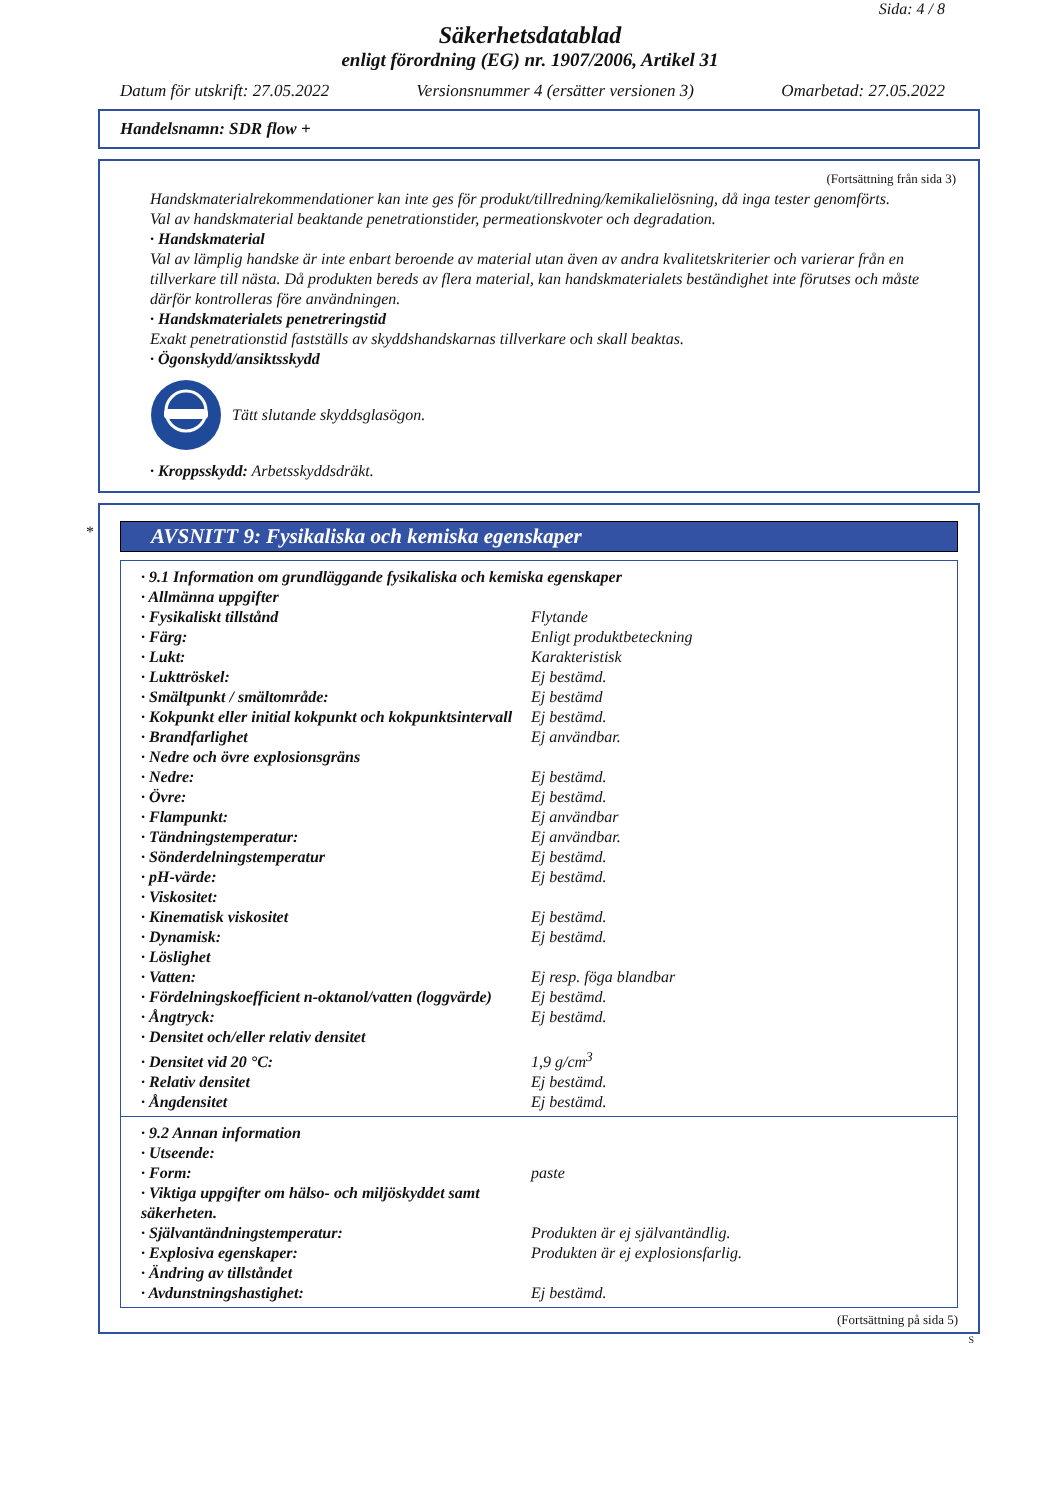Sida: 4 / 8
Säkerhetsdatablad
enligt förordning (EG) nr. 1907/2006, Artikel 31
Datum för utskrift: 27.05.2022 Versionsnummer 4 (ersätter versionen 3) Omarbetad: 27.05.2022
Handelsnamn: SDR flow +
(Fortsättning från sida 3)
Handskmaterialrekommendationer kan inte ges för produkt/tillredning/kemikalielösning, då inga tester genomförts.
Val av handskmaterial beaktande penetrationstider, permeationskvoter och degradation.
· Handskmaterial
Val av lämplig handske är inte enbart beroende av material utan även av andra kvalitetskriterier och varierar från en tillverkare till nästa. Då produkten bereds av flera material, kan handskmaterialets beständighet inte förutses och måste därför kontrolleras före användningen.
· Handskmaterialets penetreringstid
Exakt penetrationstid fastställs av skyddshandskarnas tillverkare och skall beaktas.
· Ögonskydd/ansiktsskydd
Tätt slutande skyddsglasögon.
· Kroppsskydd: Arbetsskyddsdräkt.
*
AVSNITT 9: Fysikaliska och kemiska egenskaper
| · 9.1 Information om grundläggande fysikaliska och kemiska egenskaper | |
| · Allmänna uppgifter | |
| · Fysikaliskt tillstånd | Flytande |
| · Färg: | Enligt produktbeteckning |
| · Lukt: | Karakteristisk |
| · Lukttröskel: | Ej bestämd. |
| · Smältpunkt / smältområde: | Ej bestämd |
| · Kokpunkt eller initial kokpunkt och kokpunktsintervall | Ej bestämd. |
| · Brandfarlighet | Ej användbar. |
| · Nedre och övre explosionsgräns | |
| · Nedre: | Ej bestämd. |
| · Övre: | Ej bestämd. |
| · Flampunkt: | Ej användbar |
| · Tändningstemperatur: | Ej användbar. |
| · Sönderdelningstemperatur | Ej bestämd. |
| · pH-värde: | Ej bestämd. |
| · Viskositet: | |
| · Kinematisk viskositet | Ej bestämd. |
| · Dynamisk: | Ej bestämd. |
| · Löslighet | |
| · Vatten: | Ej resp. föga blandbar |
| · Fördelningskoefficient n-oktanol/vatten (loggvärde) | Ej bestämd. |
| · Ångtryck: | Ej bestämd. |
| · Densitet och/eller relativ densitet | |
| · Densitet vid 20 °C: | 1,9 g/cm<sup>3</sup> |
| · Relativ densitet | Ej bestämd. |
| · Ångdensitet | Ej bestämd. |
| · 9.2 Annan information | |
| · Utseende: | |
| · Form: | paste |
| · Viktiga uppgifter om hälso- och miljöskyddet samt säkerheten. | |
| · Självantändningstemperatur: | Produkten är ej självantändlig. |
| · Explosiva egenskaper: | Produkten är ej explosionsfarlig. |
| · Ändring av tillståndet | |
| · Avdunstningshastighet: | Ej bestämd. |
(Fortsättning på sida 5)
S